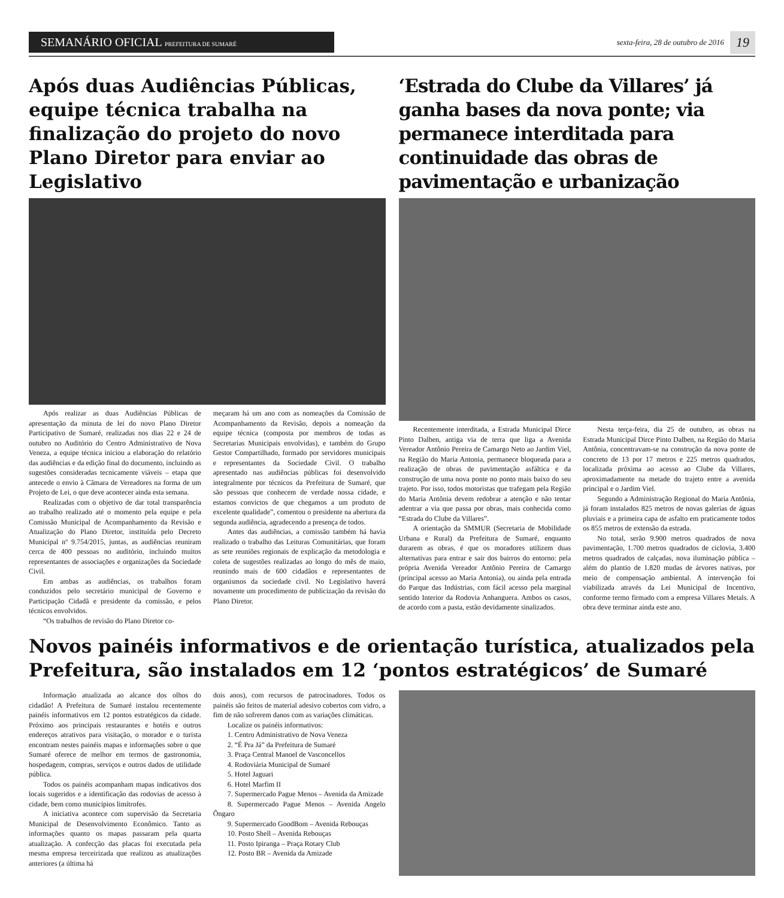SEMANÁRIO OFICIAL PREFEITURA DE SUMARÉ
sexta-feira, 28 de outubro de 2016
19
Após duas Audiências Públicas, equipe técnica trabalha na finalização do projeto do novo Plano Diretor para enviar ao Legislativo
Após realizar as duas Audiências Públicas de apresentação da minuta de lei do novo Plano Diretor Participativo de Sumaré, realizadas nos dias 22 e 24 de outubro no Auditório do Centro Administrativo de Nova Veneza, a equipe técnica iniciou a elaboração do relatório das audiências e da edição final do documento, incluindo as sugestões consideradas tecnicamente viáveis – etapa que antecede o envio à Câmara de Vereadores na forma de um Projeto de Lei, o que deve acontecer ainda esta semana.
Realizadas com o objetivo de dar total transparência ao trabalho realizado até o momento pela equipe e pela Comissão Municipal de Acompanhamento da Revisão e Atualização do Plano Diretor, instituída pelo Decreto Municipal nº 9.754/2015, juntas, as audiências reuniram cerca de 400 pessoas no auditório, incluindo muitos representantes de associações e organizações da Sociedade Civil.
Em ambas as audiências, os trabalhos foram conduzidos pelo secretário municipal de Governo e Participação Cidadã e presidente da comissão, e pelos técnicos envolvidos.
“Os trabalhos de revisão do Plano Diretor co-
meçaram há um ano com as nomeações da Comissão de Acompanhamento da Revisão, depois a nomeação da equipe técnica (composta por membros de todas as Secretarias Municipais envolvidas), e também do Grupo Gestor Compartilhado, formado por servidores municipais e representantes da Sociedade Civil. O trabalho apresentado nas audiências públicas foi desenvolvido integralmente por técnicos da Prefeitura de Sumaré, que são pessoas que conhecem de verdade nossa cidade, e estamos convictos de que chegamos a um produto de excelente qualidade”, comentou o presidente na abertura da segunda audiência, agradecendo a presença de todos.
Antes das audiências, a comissão também há havia realizado o trabalho das Leituras Comunitárias, que foram as sete reuniões regionais de explicação da metodologia e coleta de sugestões realizadas ao longo do mês de maio, reunindo mais de 600 cidadãos e representantes de organismos da sociedade civil. No Legislativo haverá novamente um procedimento de publicização da revisão do Plano Diretor.
‘Estrada do Clube da Villares’ já ganha bases da nova ponte; via permanece interditada para continuidade das obras de pavimentação e urbanização
Recentemente interditada, a Estrada Municipal Dirce Pinto Dalben, antiga via de terra que liga a Avenida Vereador Antônio Pereira de Camargo Neto ao Jardim Viel, na Região do Maria Antonia, permanece bloqueada para a realização de obras de pavimentação asfáltica e da construção de uma nova ponte no ponto mais baixo do seu trajeto. Por isso, todos motoristas que trafegam pela Região do Maria Antônia devem redobrar a atenção e não tentar adentrar a via que passa por obras, mais conhecida como “Estrada do Clube da Villares”.
A orientação da SMMUR (Secretaria de Mobilidade Urbana e Rural) da Prefeitura de Sumaré, enquanto durarem as obras, é que os moradores utilizem duas alternativas para entrar e sair dos bairros do entorno: pela própria Avenida Vereador Antônio Pereira de Camargo (principal acesso ao Maria Antonia), ou ainda pela entrada do Parque das Indústrias, com fácil acesso pela marginal sentido Interior da Rodovia Anhanguera. Ambos os casos, de acordo com a pasta, estão devidamente sinalizados.
Nesta terça-feira, dia 25 de outubro, as obras na Estrada Municipal Dirce Pinto Dalben, na Região do Maria Antônia, concentravam-se na construção da nova ponte de concreto de 13 por 17 metros e 225 metros quadrados, localizada próxima ao acesso ao Clube da Villares, aproximadamente na metade do trajeto entre a avenida principal e o Jardim Viel.
Segundo a Administração Regional do Maria Antônia, já foram instalados 825 metros de novas galerias de águas pluviais e a primeira capa de asfalto em praticamente todos os 855 metros de extensão da estrada.
No total, serão 9.900 metros quadrados de nova pavimentação, 1.700 metros quadrados de ciclovia, 3.400 metros quadrados de calçadas, nova iluminação pública – além do plantio de 1.820 mudas de árvores nativas, por meio de compensação ambiental. A intervenção foi viabilizada através da Lei Municipal de Incentivo, conforme termo firmado com a empresa Villares Metals. A obra deve terminar ainda este ano.
Novos painéis informativos e de orientação turística, atualizados pela Prefeitura, são instalados em 12 ‘pontos estratégicos’ de Sumaré
Informação atualizada ao alcance dos olhos do cidadão! A Prefeitura de Sumaré instalou recentemente painéis informativos em 12 pontos estratégicos da cidade. Próximo aos principais restaurantes e hotéis e outros endereços atrativos para visitação, o morador e o turista encontram nestes painéis mapas e informações sobre o que Sumaré oferece de melhor em termos de gastronomia, hospedagem, compras, serviços e outros dados de utilidade pública.
Todos os painéis acompanham mapas indicativos dos locais sugeridos e a identificação das rodovias de acesso à cidade, bem como municípios limítrofes.
A iniciativa acontece com supervisão da Secretaria Municipal de Desenvolvimento Econômico. Tanto as informações quanto os mapas passaram pela quarta atualização. A confecção das placas foi executada pela mesma empresa terceirizada que realizou as atualizações anteriores (a última há
dois anos), com recursos de patrocinadores. Todos os painéis são feitos de material adesivo cobertos com vidro, a fim de não sofrerem danos com as variações climáticas.
Localize os painéis informativos:
1. Centro Administrativo de Nova Veneza
2. “É Pra Já” da Prefeitura de Sumaré
3. Praça Central Manoel de Vasconcellos
4. Rodoviária Municipal de Sumaré
5. Hotel Jaguari
6. Hotel Marfim II
7. Supermercado Pague Menos – Avenida da Amizade
8. Supermercado Pague Menos – Avenida Angelo Ôngaro
9. Supermercado GoodBom – Avenida Rebouças
10. Posto Shell – Avenida Rebouças
11. Posto Ipiranga – Praça Rotary Club
12. Posto BR – Avenida da Amizade